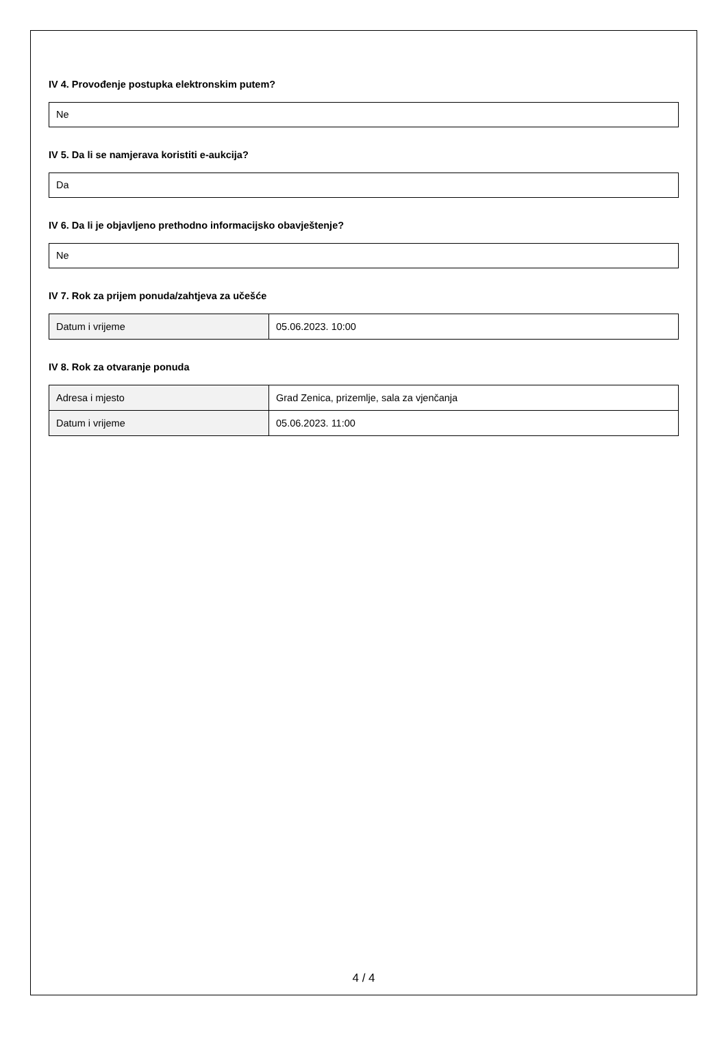IV 4. Provođenje postupka elektronskim putem?
Ne
IV 5. Da li se namjerava koristiti e-aukcija?
Da
IV 6. Da li je objavljeno prethodno informacijsko obavještenje?
Ne
IV 7. Rok za prijem ponuda/zahtjeva za učešće
| Datum i vrijeme | 05.06.2023. 10:00 |
IV 8. Rok za otvaranje ponuda
| Adresa i mjesto | Grad Zenica, prizemlje, sala za vjenčanja |
| Datum i vrijeme | 05.06.2023. 11:00 |
4 / 4